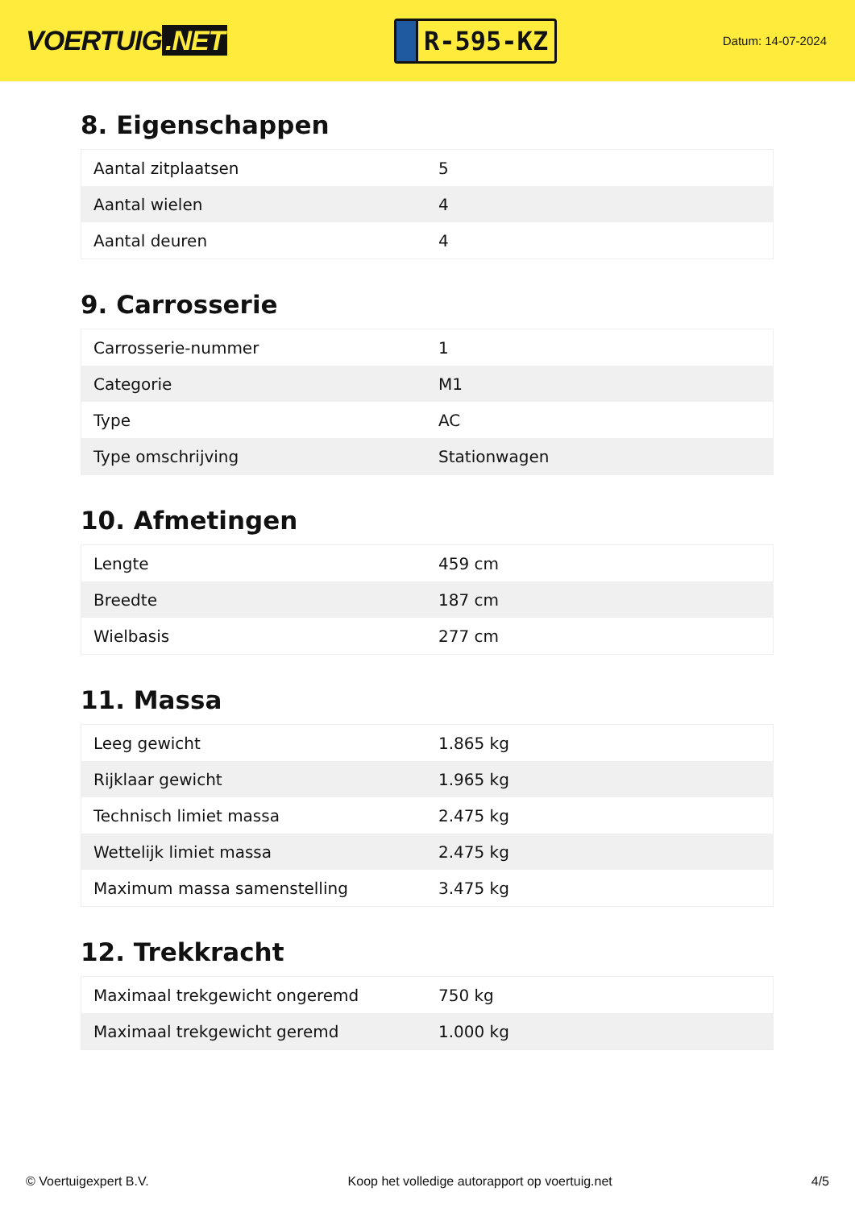VOERTUIG.NET
R-595-KZ
Datum: 14-07-2024
8. Eigenschappen
| Aantal zitplaatsen | 5 |
| Aantal wielen | 4 |
| Aantal deuren | 4 |
9. Carrosserie
| Carrosserie-nummer | 1 |
| Categorie | M1 |
| Type | AC |
| Type omschrijving | Stationwagen |
10. Afmetingen
| Lengte | 459 cm |
| Breedte | 187 cm |
| Wielbasis | 277 cm |
11. Massa
| Leeg gewicht | 1.865 kg |
| Rijklaar gewicht | 1.965 kg |
| Technisch limiet massa | 2.475 kg |
| Wettelijk limiet massa | 2.475 kg |
| Maximum massa samenstelling | 3.475 kg |
12. Trekkracht
| Maximaal trekgewicht ongeremd | 750 kg |
| Maximaal trekgewicht geremd | 1.000 kg |
© Voertuigexpert B.V. Koop het volledige autorapport op voertuig.net 4/5